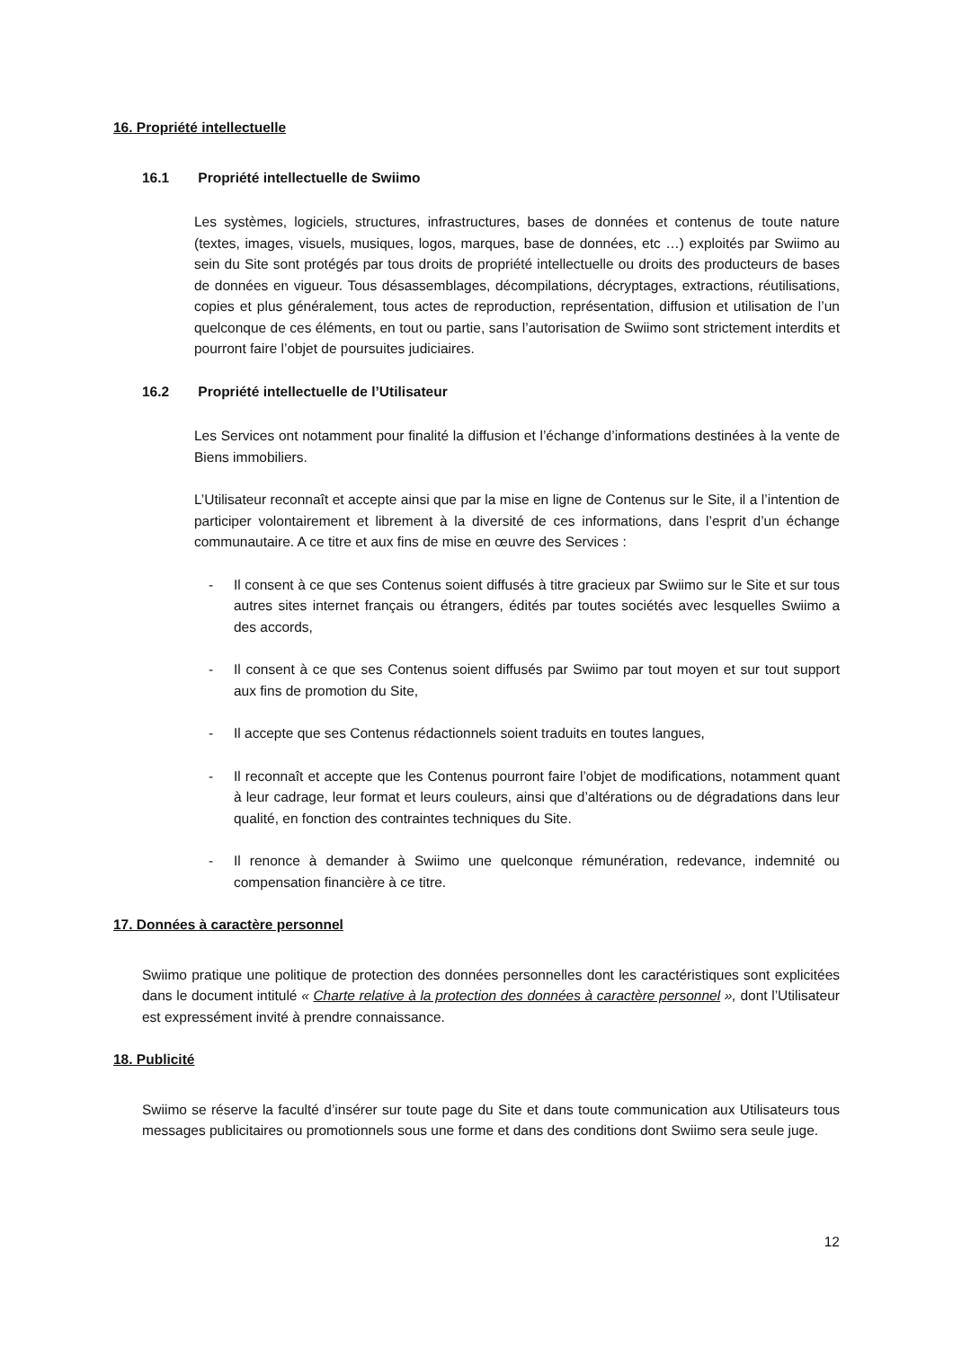16. Propriété intellectuelle
16.1 Propriété intellectuelle de Swiimo
Les systèmes, logiciels, structures, infrastructures, bases de données et contenus de toute nature (textes, images, visuels, musiques, logos, marques, base de données, etc …) exploités par Swiimo au sein du Site sont protégés par tous droits de propriété intellectuelle ou droits des producteurs de bases de données en vigueur. Tous désassemblages, décompilations, décryptages, extractions, réutilisations, copies et plus généralement, tous actes de reproduction, représentation, diffusion et utilisation de l’un quelconque de ces éléments, en tout ou partie, sans l’autorisation de Swiimo sont strictement interdits et pourront faire l’objet de poursuites judiciaires.
16.2 Propriété intellectuelle de l’Utilisateur
Les Services ont notamment pour finalité la diffusion et l’échange d’informations destinées à la vente de Biens immobiliers.
L’Utilisateur reconnaît et accepte ainsi que par la mise en ligne de Contenus sur le Site, il a l’intention de participer volontairement et librement à la diversité de ces informations, dans l’esprit d’un échange communautaire. A ce titre et aux fins de mise en œuvre des Services :
- Il consent à ce que ses Contenus soient diffusés à titre gracieux par Swiimo sur le Site et sur tous autres sites internet français ou étrangers, édités par toutes sociétés avec lesquelles Swiimo a des accords,
- Il consent à ce que ses Contenus soient diffusés par Swiimo par tout moyen et sur tout support aux fins de promotion du Site,
- Il accepte que ses Contenus rédactionnels soient traduits en toutes langues,
- Il reconnaît et accepte que les Contenus pourront faire l’objet de modifications, notamment quant à leur cadrage, leur format et leurs couleurs, ainsi que d’altérations ou de dégradations dans leur qualité, en fonction des contraintes techniques du Site.
- Il renonce à demander à Swiimo une quelconque rémunération, redevance, indemnité ou compensation financière à ce titre.
17. Données à caractère personnel
Swiimo pratique une politique de protection des données personnelles dont les caractéristiques sont explicitées dans le document intitulé « Charte relative à la protection des données à caractère personnel », dont l’Utilisateur est expressément invité à prendre connaissance.
18. Publicité
Swiimo se réserve la faculté d’insérer sur toute page du Site et dans toute communication aux Utilisateurs tous messages publicitaires ou promotionnels sous une forme et dans des conditions dont Swiimo sera seule juge.
12